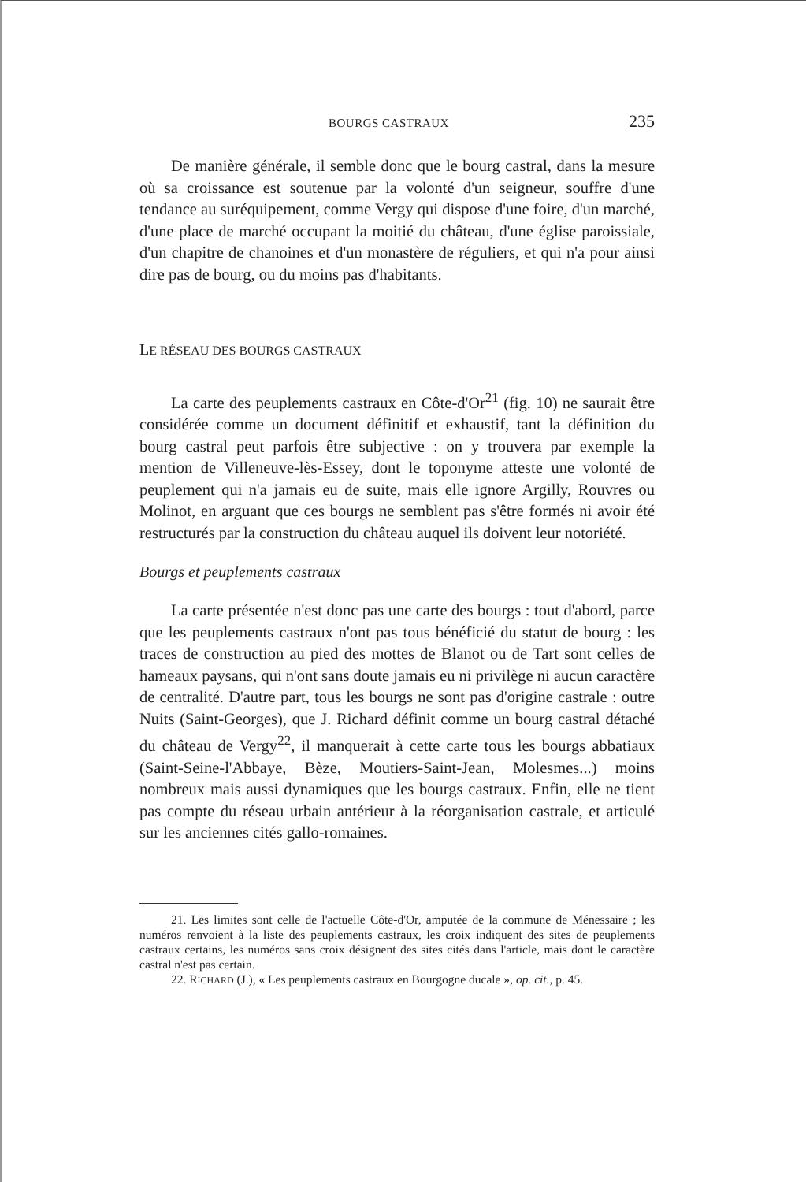BOURGS CASTRAUX 235
De manière générale, il semble donc que le bourg castral, dans la mesure où sa croissance est soutenue par la volonté d'un seigneur, souffre d'une tendance au suréquipement, comme Vergy qui dispose d'une foire, d'un marché, d'une place de marché occupant la moitié du château, d'une église paroissiale, d'un chapitre de chanoines et d'un monastère de réguliers, et qui n'a pour ainsi dire pas de bourg, ou du moins pas d'habitants.
LE RÉSEAU DES BOURGS CASTRAUX
La carte des peuplements castraux en Côte-d'Or<sup>21</sup> (fig. 10) ne saurait être considérée comme un document définitif et exhaustif, tant la définition du bourg castral peut parfois être subjective : on y trouvera par exemple la mention de Villeneuve-lès-Essey, dont le toponyme atteste une volonté de peuplement qui n'a jamais eu de suite, mais elle ignore Argilly, Rouvres ou Molinot, en arguant que ces bourgs ne semblent pas s'être formés ni avoir été restructurés par la construction du château auquel ils doivent leur notoriété.
Bourgs et peuplements castraux
La carte présentée n'est donc pas une carte des bourgs : tout d'abord, parce que les peuplements castraux n'ont pas tous bénéficié du statut de bourg : les traces de construction au pied des mottes de Blanot ou de Tart sont celles de hameaux paysans, qui n'ont sans doute jamais eu ni privilège ni aucun caractère de centralité. D'autre part, tous les bourgs ne sont pas d'origine castrale : outre Nuits (Saint-Georges), que J. Richard définit comme un bourg castral détaché du château de Vergy<sup>22</sup>, il manquerait à cette carte tous les bourgs abbatiaux (Saint-Seine-l'Abbaye, Bèze, Moutiers-Saint-Jean, Molesmes...) moins nombreux mais aussi dynamiques que les bourgs castraux. Enfin, elle ne tient pas compte du réseau urbain antérieur à la réorganisation castrale, et articulé sur les anciennes cités gallo-romaines.
21. Les limites sont celle de l'actuelle Côte-d'Or, amputée de la commune de Ménessaire ; les numéros renvoient à la liste des peuplements castraux, les croix indiquent des sites de peuplements castraux certains, les numéros sans croix désignent des sites cités dans l'article, mais dont le caractère castral n'est pas certain.
22. RICHARD (J.), « Les peuplements castraux en Bourgogne ducale », op. cit., p. 45.